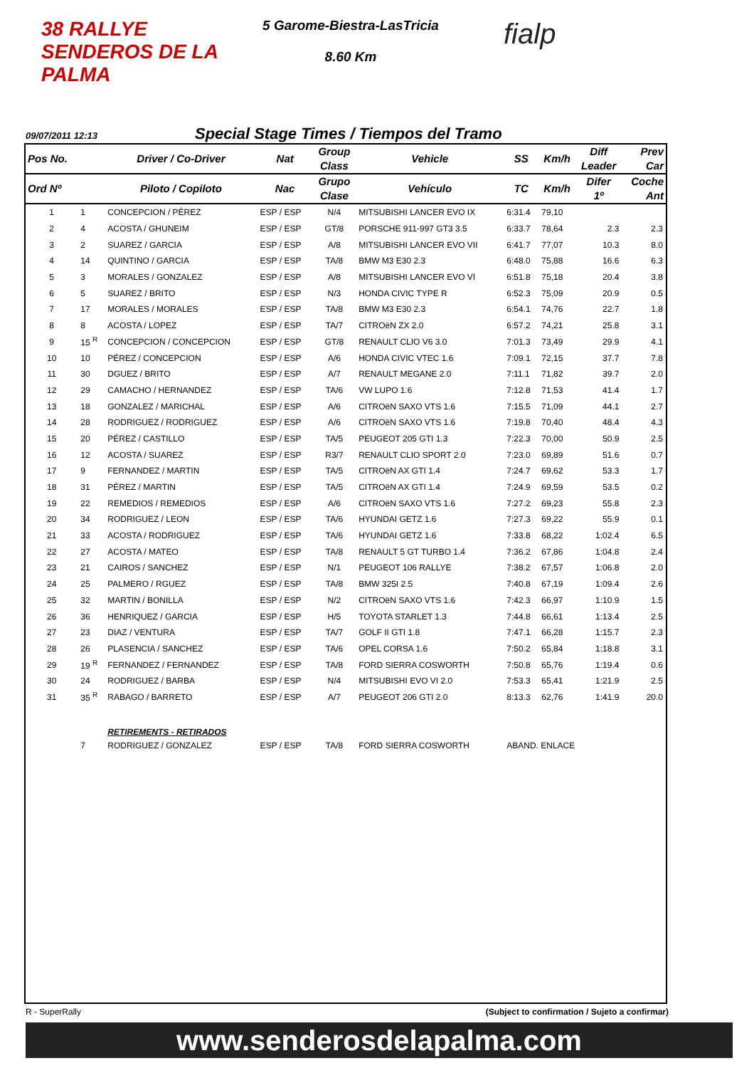38 RALLYE SENDEROS DE LA PALMA
5 Garome-Biestra-LasTricia
8.60 Km
fialp
09/07/2011 12:13 Special Stage Times / Tiempos del Tramo
| Pos No. | | Driver / Co-Driver | Nat | Group Class | Vehicle | SS | Km/h | Diff Leader | Prev Car |
| --- | --- | --- | --- | --- | --- | --- | --- | --- | --- |
| Ord Nº | | Piloto / Copiloto | Nac | Grupo Clase | Vehículo | TC | Km/h | Difer 1º | Coche Ant |
| 1 | 1 | CONCEPCION / PÉREZ | ESP / ESP | N/4 | MITSUBISHI LANCER EVO IX | 6:31.4 | 79,10 | | |
| 2 | 4 | ACOSTA / GHUNEIM | ESP / ESP | GT/8 | PORSCHE 911-997 GT3 3.5 | 6:33.7 | 78,64 | 2.3 | 2.3 |
| 3 | 2 | SUAREZ / GARCIA | ESP / ESP | A/8 | MITSUBISHI LANCER EVO VII | 6:41.7 | 77,07 | 10.3 | 8.0 |
| 4 | 14 | QUINTINO / GARCIA | ESP / ESP | TA/8 | BMW M3 E30 2.3 | 6:48.0 | 75,88 | 16.6 | 6.3 |
| 5 | 3 | MORALES / GONZALEZ | ESP / ESP | A/8 | MITSUBISHI LANCER EVO VI | 6:51.8 | 75,18 | 20.4 | 3.8 |
| 6 | 5 | SUAREZ / BRITO | ESP / ESP | N/3 | HONDA CIVIC TYPE R | 6:52.3 | 75,09 | 20.9 | 0.5 |
| 7 | 17 | MORALES / MORALES | ESP / ESP | TA/8 | BMW M3 E30 2.3 | 6:54.1 | 74,76 | 22.7 | 1.8 |
| 8 | 8 | ACOSTA / LOPEZ | ESP / ESP | TA/7 | CITROëN ZX 2.0 | 6:57.2 | 74,21 | 25.8 | 3.1 |
| 9 | 15 <sup>R</sup> | CONCEPCION / CONCEPCION | ESP / ESP | GT/8 | RENAULT CLIO V6 3.0 | 7:01.3 | 73,49 | 29.9 | 4.1 |
| 10 | 10 | PÉREZ / CONCEPCION | ESP / ESP | A/6 | HONDA CIVIC VTEC 1.6 | 7:09.1 | 72,15 | 37.7 | 7.8 |
| 11 | 30 | DGUEZ / BRITO | ESP / ESP | A/7 | RENAULT MEGANE 2.0 | 7:11.1 | 71,82 | 39.7 | 2.0 |
| 12 | 29 | CAMACHO / HERNANDEZ | ESP / ESP | TA/6 | VW LUPO 1.6 | 7:12.8 | 71,53 | 41.4 | 1.7 |
| 13 | 18 | GONZALEZ / MARICHAL | ESP / ESP | A/6 | CITROëN SAXO VTS 1.6 | 7:15.5 | 71,09 | 44.1 | 2.7 |
| 14 | 28 | RODRIGUEZ / RODRIGUEZ | ESP / ESP | A/6 | CITROëN SAXO VTS 1.6 | 7:19.8 | 70,40 | 48.4 | 4.3 |
| 15 | 20 | PÉREZ / CASTILLO | ESP / ESP | TA/5 | PEUGEOT 205 GTI 1.3 | 7:22.3 | 70,00 | 50.9 | 2.5 |
| 16 | 12 | ACOSTA / SUAREZ | ESP / ESP | R3/7 | RENAULT CLIO SPORT 2.0 | 7:23.0 | 69,89 | 51.6 | 0.7 |
| 17 | 9 | FERNANDEZ / MARTIN | ESP / ESP | TA/5 | CITROëN AX GTI 1.4 | 7:24.7 | 69,62 | 53.3 | 1.7 |
| 18 | 31 | PÉREZ / MARTIN | ESP / ESP | TA/5 | CITROëN AX GTI 1.4 | 7:24.9 | 69,59 | 53.5 | 0.2 |
| 19 | 22 | REMEDIOS / REMEDIOS | ESP / ESP | A/6 | CITROëN SAXO VTS 1.6 | 7:27.2 | 69,23 | 55.8 | 2.3 |
| 20 | 34 | RODRIGUEZ / LEON | ESP / ESP | TA/6 | HYUNDAI GETZ 1.6 | 7:27.3 | 69,22 | 55.9 | 0.1 |
| 21 | 33 | ACOSTA / RODRIGUEZ | ESP / ESP | TA/6 | HYUNDAI GETZ 1.6 | 7:33.8 | 68,22 | 1:02.4 | 6.5 |
| 22 | 27 | ACOSTA / MATEO | ESP / ESP | TA/8 | RENAULT 5 GT TURBO 1.4 | 7:36.2 | 67,86 | 1:04.8 | 2.4 |
| 23 | 21 | CAIROS / SANCHEZ | ESP / ESP | N/1 | PEUGEOT 106 RALLYE | 7:38.2 | 67,57 | 1:06.8 | 2.0 |
| 24 | 25 | PALMERO / RGUEZ | ESP / ESP | TA/8 | BMW 325I 2.5 | 7:40.8 | 67,19 | 1:09.4 | 2.6 |
| 25 | 32 | MARTIN / BONILLA | ESP / ESP | N/2 | CITROëN SAXO VTS 1.6 | 7:42.3 | 66,97 | 1:10.9 | 1.5 |
| 26 | 36 | HENRIQUEZ / GARCIA | ESP / ESP | H/5 | TOYOTA STARLET 1.3 | 7:44.8 | 66,61 | 1:13.4 | 2.5 |
| 27 | 23 | DIAZ / VENTURA | ESP / ESP | TA/7 | GOLF II GTI 1.8 | 7:47.1 | 66,28 | 1:15.7 | 2.3 |
| 28 | 26 | PLASENCIA / SANCHEZ | ESP / ESP | TA/6 | OPEL CORSA 1.6 | 7:50.2 | 65,84 | 1:18.8 | 3.1 |
| 29 | 19 <sup>R</sup> | FERNANDEZ / FERNANDEZ | ESP / ESP | TA/8 | FORD SIERRA COSWORTH | 7:50.8 | 65,76 | 1:19.4 | 0.6 |
| 30 | 24 | RODRIGUEZ / BARBA | ESP / ESP | N/4 | MITSUBISHI EVO VI 2.0 | 7:53.3 | 65,41 | 1:21.9 | 2.5 |
| 31 | 35 <sup>R</sup> | RABAGO / BARRETO | ESP / ESP | A/7 | PEUGEOT 206 GTI 2.0 | 8:13.3 | 62,76 | 1:41.9 | 20.0 |
| | | RETIREMENTS - RETIRADOS | | | | | | | |
| | 7 | RODRIGUEZ / GONZALEZ | ESP / ESP | TA/8 | FORD SIERRA COSWORTH | ABAND. ENLACE | | | |
R - SuperRally (Subject to confirmation / Sujeto a confirmar)
www.senderosdelapalma.com